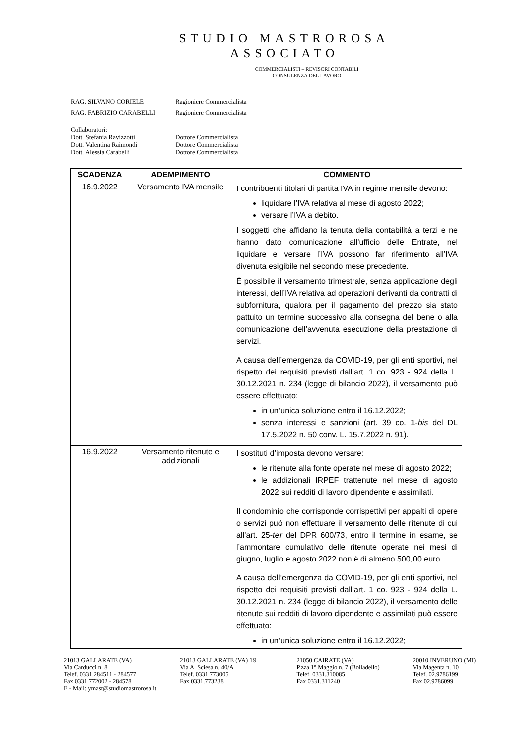STUDIO MASTROROSA
ASSOCIATO
COMMERCIALISTI – REVISORI CONTABILI
CONSULENZA DEL LAVORO
RAG. SILVANO CORIELE Ragioniere Commercialista
RAG. FABRIZIO CARABELLI Ragioniere Commercialista
Collaboratori:
Dott. Stefania Ravizzotti Dottore Commercialista
Dott. Valentina Raimondi Dottore Commercialista
Dott. Alessia Carabelli Dottore Commercialista
| SCADENZA | ADEMPIMENTO | COMMENTO |
| --- | --- | --- |
| 16.9.2022 | Versamento IVA mensile | I contribuenti titolari di partita IVA in regime mensile devono: liquidare l’IVA relativa al mese di agosto 2022; versare l’IVA a debito. I soggetti che affidano la tenuta della contabilità a terzi e ne hanno dato comunicazione all’ufficio delle Entrate, nel liquidare e versare l’IVA possono far riferimento all’IVA divenuta esigibile nel secondo mese precedente. È possibile il versamento trimestrale, senza applicazione degli interessi, dell’IVA relativa ad operazioni derivanti da contratti di subfornitura, qualora per il pagamento del prezzo sia stato pattuito un termine successivo alla consegna del bene o alla comunicazione dell’avvenuta esecuzione della prestazione di servizi. A causa dell’emergenza da COVID-19, per gli enti sportivi, nel rispetto dei requisiti previsti dall’art. 1 co. 923 - 924 della L. 30.12.2021 n. 234 (legge di bilancio 2022), il versamento può essere effettuato: in un’unica soluzione entro il 16.12.2022; senza interessi e sanzioni (art. 39 co. 1- bis del DL 17.5.2022 n. 50 conv. L. 15.7.2022 n. 91). |
| 16.9.2022 | Versamento ritenute e addizionali | I sostituti d’imposta devono versare: le ritenute alla fonte operate nel mese di agosto 2022; le addizionali IRPEF trattenute nel mese di agosto 2022 sui redditi di lavoro dipendente e assimilati. Il condominio che corrisponde corrispettivi per appalti di opere o servizi può non effettuare il versamento delle ritenute di cui all’art. 25- ter del DPR 600/73, entro il termine in esame, se l’ammontare cumulativo delle ritenute operate nei mesi di giugno, luglio e agosto 2022 non è di almeno 500,00 euro. A causa dell’emergenza da COVID-19, per gli enti sportivi, nel rispetto dei requisiti previsti dall’art. 1 co. 923 - 924 della L. 30.12.2021 n. 234 (legge di bilancio 2022), il versamento delle ritenute sui redditi di lavoro dipendente e assimilati può essere effettuato: in un’unica soluzione entro il 16.12.2022; |
21013 GALLARATE (VA)
Via Carducci n. 8
Telef. 0331.284511 - 284577
Fax 0331.772002 - 284578
E - Mail: ymast@studiomastrorosa.it
21013 GALLARATE (VA) 19
Via A. Sciesa n. 40/A
Telef. 0331.773005
Fax 0331.773238
21050 CAIRATE (VA)
P.zza 1° Maggio n. 7 (Bolladello)
Telef. 0331.310085
Fax 0331.311240
20010 INVERUNO (MI)
Via Magenta n. 10
Telef. 02.9786199
Fax 02.9786099